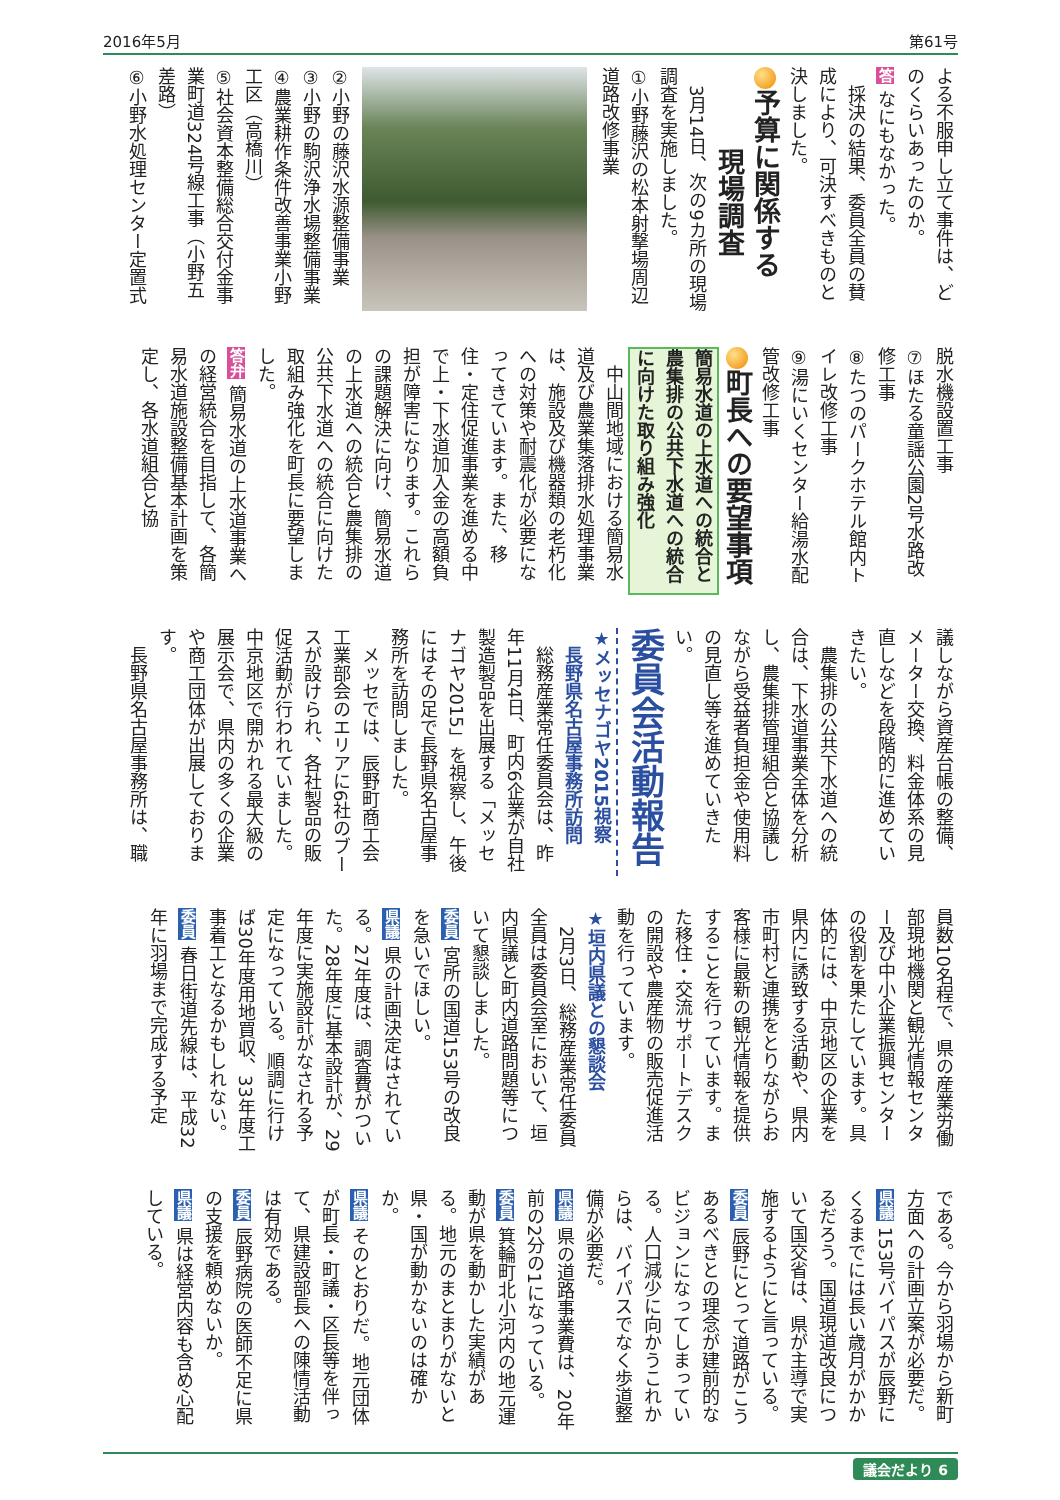2016年5月 第61号
よる不服申し立て事件は、どのくらいあったのか。
答 なにもなかった。
　採決の結果、委員全員の賛成により、可決すべきものと決しました。
予算に関係する
　　　現場調査
　3月14日、次の9カ所の現場調査を実施しました。
①小野藤沢の松本射撃場周辺道路改修事業
②小野の藤沢水源整備事業
③小野の駒沢浄水場整備事業
④農業耕作条件改善事業小野工区（高橋川）
⑤社会資本整備総合交付金事業町道324号線工事（小野五差路）
⑥小野水処理センター定置式
脱水機設置工事
⑦ほたる童謡公園2号水路改修工事
⑧たつのパークホテル館内トイレ改修工事
⑨湯にいくセンター給湯水配管改修工事
町長への要望事項
簡易水道の上水道への統合と農集排の公共下水道への統合に向けた取り組み強化
　中山間地域における簡易水道及び農業集落排水処理事業は、施設及び機器類の老朽化への対策や耐震化が必要になってきています。また、移住・定住促進事業を進める中で上・下水道加入金の高額負担が障害になります。これらの課題解決に向け、簡易水道の上水道への統合と農集排の公共下水道への統合に向けた取組み強化を町長に要望しました。
答弁 簡易水道の上水道事業への経営統合を目指して、各簡易水道施設整備基本計画を策定し、各水道組合と協
議しながら資産台帳の整備、メーター交換、料金体系の見直しなどを段階的に進めていきたい。
　農集排の公共下水道への統合は、下水道事業全体を分析し、農集排管理組合と協議しながら受益者負担金や使用料の見直し等を進めていきたい。
委員会活動報告
★メッセナゴヤ2015視察
　長野県名古屋事務所訪問
　総務産業常任委員会は、昨年11月4日、町内6企業が自社製造製品を出展する「メッセナゴヤ2015」を視察し、午後にはその足で長野県名古屋事務所を訪問しました。
　メッセでは、辰野町商工会工業部会のエリアに6社のブースが設けられ、各社製品の販促活動が行われていました。中京地区で開かれる最大級の展示会で、県内の多くの企業や商工団体が出展しております。
　長野県名古屋事務所は、職
員数10名程で、県の産業労働部現地機関と観光情報センター及び中小企業振興センターの役割を果たしています。具体的には、中京地区の企業を県内に誘致する活動や、県内市町村と連携をとりながらお客様に最新の観光情報を提供することを行っています。また移住・交流サポートデスクの開設や農産物の販売促進活動を行っています。
★垣内県議との懇談会
　2月3日、総務産業常任委員全員は委員会室において、垣内県議と町内道路問題等について懇談しました。
委員 宮所の国道153号の改良を急いでほしい。
県議 県の計画決定はされている。27年度は、調査費がついた。28年度に基本設計が、29年度に実施設計がなされる予定になっている。順調に行けば30年度用地買収、33年度工事着工となるかもしれない。
委員 春日街道先線は、平成32年に羽場まで完成する予定
である。今から羽場から新町方面への計画立案が必要だ。
県議 153号バイパスが辰野にくるまでには長い歳月がかかるだろう。国道現道改良について国交省は、県が主導で実施するようにと言っている。
委員 辰野にとって道路がこうあるべきとの理念が建前的なビジョンになってしまっている。人口減少に向かうこれからは、バイパスでなく歩道整備が必要だ。
県議 県の道路事業費は、20年前の2分の1になっている。
委員 箕輪町北小河内の地元運動が県を動かした実績がある。地元のまとまりがないと県・国が動かないのは確かか。
県議 そのとおりだ。地元団体が町長・町議・区長等を伴って、県建設部長への陳情活動は有効である。
委員 辰野病院の医師不足に県の支援を頼めないか。
県議 県は経営内容も含め心配している。
議会だより 6